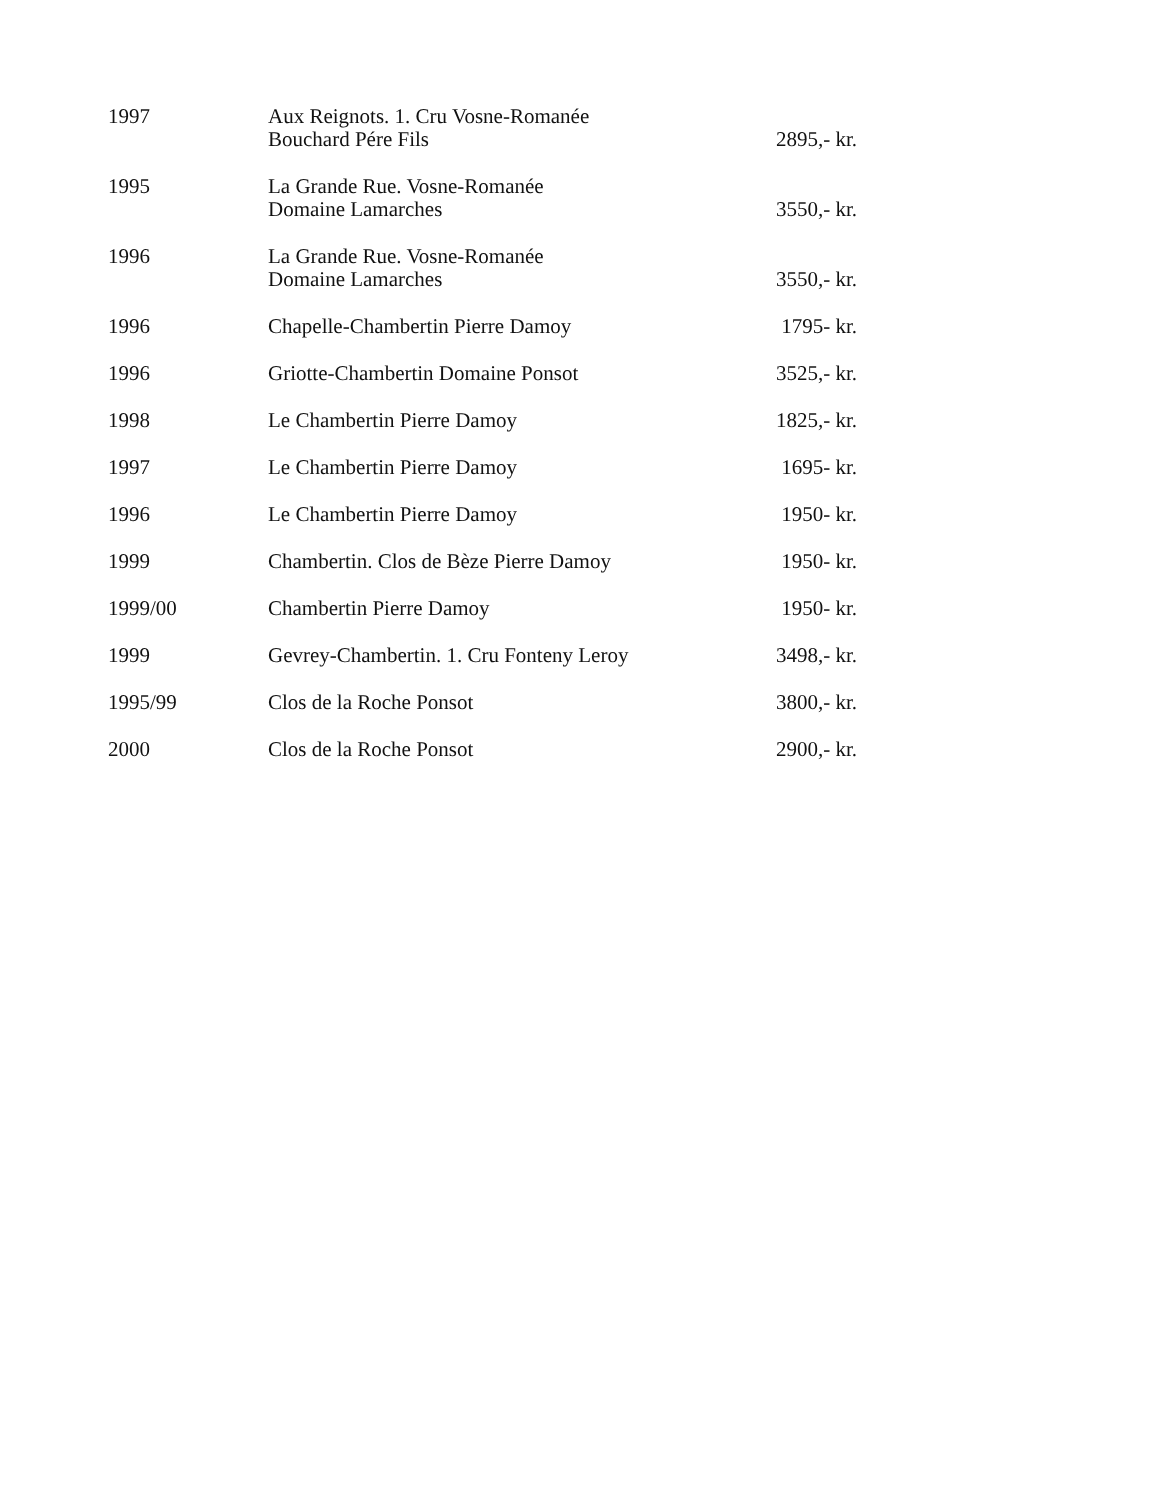| 1997 | Aux Reignots. 1. Cru Vosne-Romanée Bouchard Pére Fils | 2895,- kr. |
| 1995 | La Grande Rue. Vosne-Romanée Domaine Lamarches | 3550,- kr. |
| 1996 | La Grande Rue. Vosne-Romanée Domaine Lamarches | 3550,- kr. |
| 1996 | Chapelle-Chambertin Pierre Damoy | 1795- kr. |
| 1996 | Griotte-Chambertin Domaine Ponsot | 3525,- kr. |
| 1998 | Le Chambertin Pierre Damoy | 1825,- kr. |
| 1997 | Le Chambertin Pierre Damoy | 1695- kr. |
| 1996 | Le Chambertin Pierre Damoy | 1950- kr. |
| 1999 | Chambertin. Clos de Bèze Pierre Damoy | 1950- kr. |
| 1999/00 | Chambertin Pierre Damoy | 1950- kr. |
| 1999 | Gevrey-Chambertin. 1. Cru Fonteny Leroy | 3498,- kr. |
| 1995/99 | Clos de la Roche Ponsot | 3800,- kr. |
| 2000 | Clos de la Roche Ponsot | 2900,- kr. |